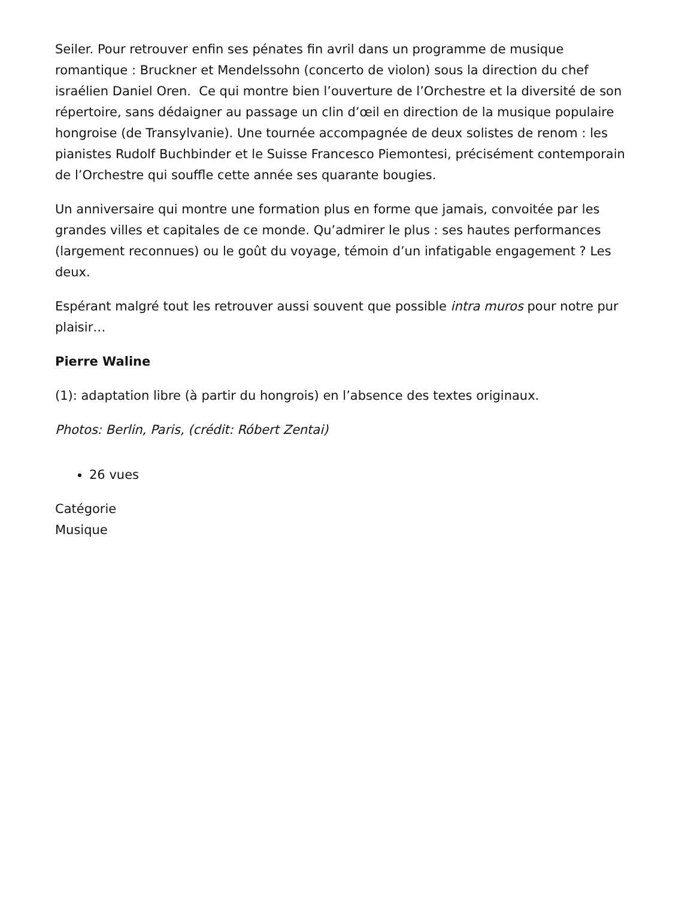Seiler. Pour retrouver enfin ses pénates fin avril dans un programme de musique romantique : Bruckner et Mendelssohn (concerto de violon) sous la direction du chef israélien Daniel Oren. Ce qui montre bien l’ouverture de l’Orchestre et la diversité de son répertoire, sans dédaigner au passage un clin d’œil en direction de la musique populaire hongroise (de Transylvanie). Une tournée accompagnée de deux solistes de renom : les pianistes Rudolf Buchbinder et le Suisse Francesco Piemontesi, précisément contemporain de l’Orchestre qui souffle cette année ses quarante bougies.
Un anniversaire qui montre une formation plus en forme que jamais, convoitée par les grandes villes et capitales de ce monde. Qu’admirer le plus : ses hautes performances (largement reconnues) ou le goût du voyage, témoin d’un infatigable engagement ? Les deux.
Espérant malgré tout les retrouver aussi souvent que possible intra muros pour notre pur plaisir…
Pierre Waline
(1): adaptation libre (à partir du hongrois) en l’absence des textes originaux.
Photos: Berlin, Paris, (crédit: Róbert Zentai)
26 vues
Catégorie
Musique